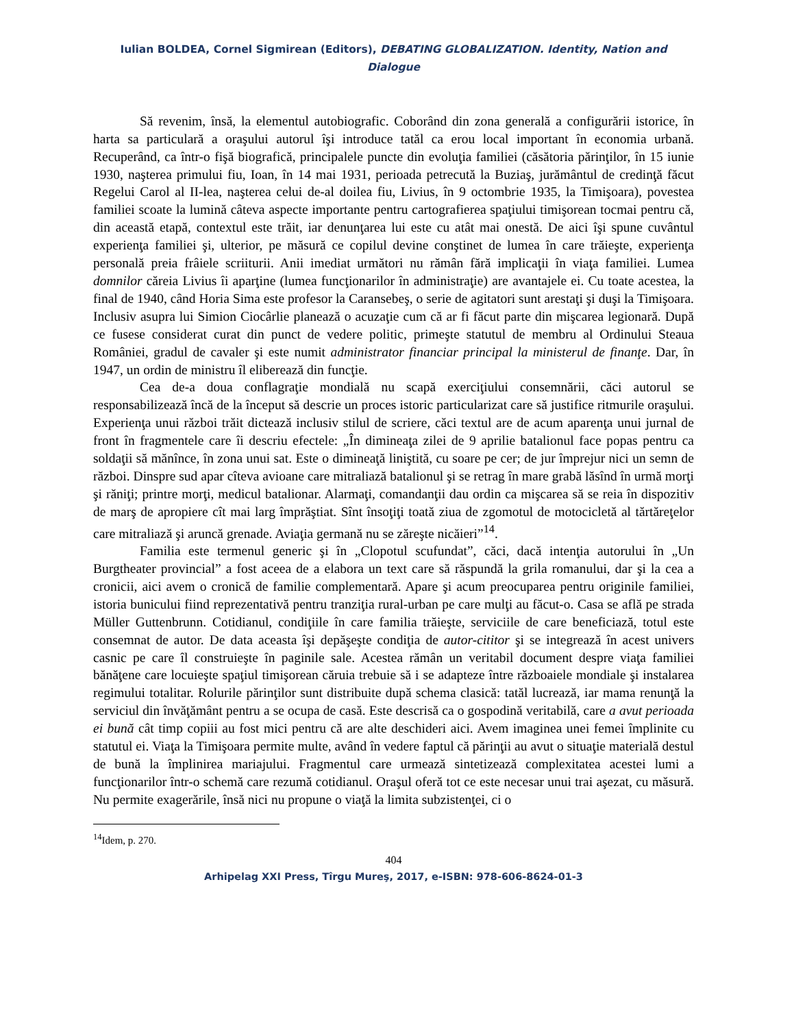Iulian BOLDEA, Cornel Sigmirean (Editors), DEBATING GLOBALIZATION. Identity, Nation and Dialogue
Să revenim, însă, la elementul autobiografic. Coborând din zona generală a configurării istorice, în harta sa particulară a oraşului autorul îşi introduce tatăl ca erou local important în economia urbană. Recuperând, ca într-o fişă biografică, principalele puncte din evoluţia familiei (căsătoria părinţilor, în 15 iunie 1930, naşterea primului fiu, Ioan, în 14 mai 1931, perioada petrecută la Buziaş, jurământul de credinţă făcut Regelui Carol al II-lea, naşterea celui de-al doilea fiu, Livius, în 9 octombrie 1935, la Timişoara), povestea familiei scoate la lumină câteva aspecte importante pentru cartografierea spaţiului timişorean tocmai pentru că, din această etapă, contextul este trăit, iar denunţarea lui este cu atât mai onestă. De aici îşi spune cuvântul experienţa familiei şi, ulterior, pe măsură ce copilul devine conştinet de lumea în care trăieşte, experienţa personală preia frâiele scriiturii. Anii imediat următori nu rămân fără implicaţii în viaţa familiei. Lumea domnilor căreia Livius îi aparţine (lumea funcţionarilor în administraţie) are avantajele ei. Cu toate acestea, la final de 1940, când Horia Sima este profesor la Caransebeş, o serie de agitatori sunt arestaţi şi duşi la Timişoara. Inclusiv asupra lui Simion Ciocârlie planează o acuzaţie cum că ar fi făcut parte din mişcarea legionară. După ce fusese considerat curat din punct de vedere politic, primeşte statutul de membru al Ordinului Steaua României, gradul de cavaler şi este numit administrator financiar principal la ministerul de finanţe. Dar, în 1947, un ordin de ministru îl eliberează din funcţie.
Cea de-a doua conflagraţie mondială nu scapă exerciţiului consemnării, căci autorul se responsabilizează încă de la început să descrie un proces istoric particularizat care să justifice ritmurile oraşului. Experienţa unui război trăit dictează inclusiv stilul de scriere, căci textul are de acum aparenţa unui jurnal de front în fragmentele care îi descriu efectele: „În dimineaţa zilei de 9 aprilie batalionul face popas pentru ca soldaţii să mănînce, în zona unui sat. Este o dimineaţă liniştită, cu soare pe cer; de jur împrejur nici un semn de război. Dinspre sud apar cîteva avioane care mitraliază batalionul şi se retrag în mare grabă lăsînd în urmă morţi şi răniţi; printre morţi, medicul batalionar. Alarmaţi, comandanţii dau ordin ca mişcarea să se reia în dispozitiv de marş de apropiere cît mai larg împrăştiat. Sînt însoţiţi toată ziua de zgomotul de motocicletă al tărtăreţelor care mitraliază şi aruncă grenade. Aviaţia germană nu se zăreşte nicăieri”<sup>14</sup>.
Familia este termenul generic şi în „Clopotul scufundat”, căci, dacă intenţia autorului în „Un Burgtheater provincial” a fost aceea de a elabora un text care să răspundă la grila romanului, dar şi la cea a cronicii, aici avem o cronică de familie complementară. Apare şi acum preocuparea pentru originile familiei, istoria bunicului fiind reprezentativă pentru tranziţia rural-urban pe care mulţi au făcut-o. Casa se află pe strada Müller Guttenbrunn. Cotidianul, condiţiile în care familia trăieşte, serviciile de care beneficiază, totul este consemnat de autor. De data aceasta îşi depăşeşte condiţia de autor-cititor şi se integrează în acest univers casnic pe care îl construieşte în paginile sale. Acestea rămân un veritabil document despre viaţa familiei bănăţene care locuieşte spaţiul timişorean căruia trebuie să i se adapteze între războaiele mondiale şi instalarea regimului totalitar. Rolurile părinţilor sunt distribuite după schema clasică: tatăl lucrează, iar mama renunţă la serviciul din învăţământ pentru a se ocupa de casă. Este descrisă ca o gospodină veritabilă, care a avut perioada ei bună cât timp copiii au fost mici pentru că are alte deschideri aici. Avem imaginea unei femei împlinite cu statutul ei. Viaţa la Timişoara permite multe, având în vedere faptul că părinţii au avut o situaţie materială destul de bună la împlinirea mariajului. Fragmentul care urmează sintetizează complexitatea acestei lumi a funcţionarilor într-o schemă care rezumă cotidianul. Oraşul oferă tot ce este necesar unui trai aşezat, cu măsură. Nu permite exagerările, însă nici nu propune o viaţă la limita subzistenţei, ci o
<sup>14</sup> Idem, p. 270.
404
Arhipelag XXI Press, Tîrgu Mureş, 2017, e-ISBN: 978-606-8624-01-3